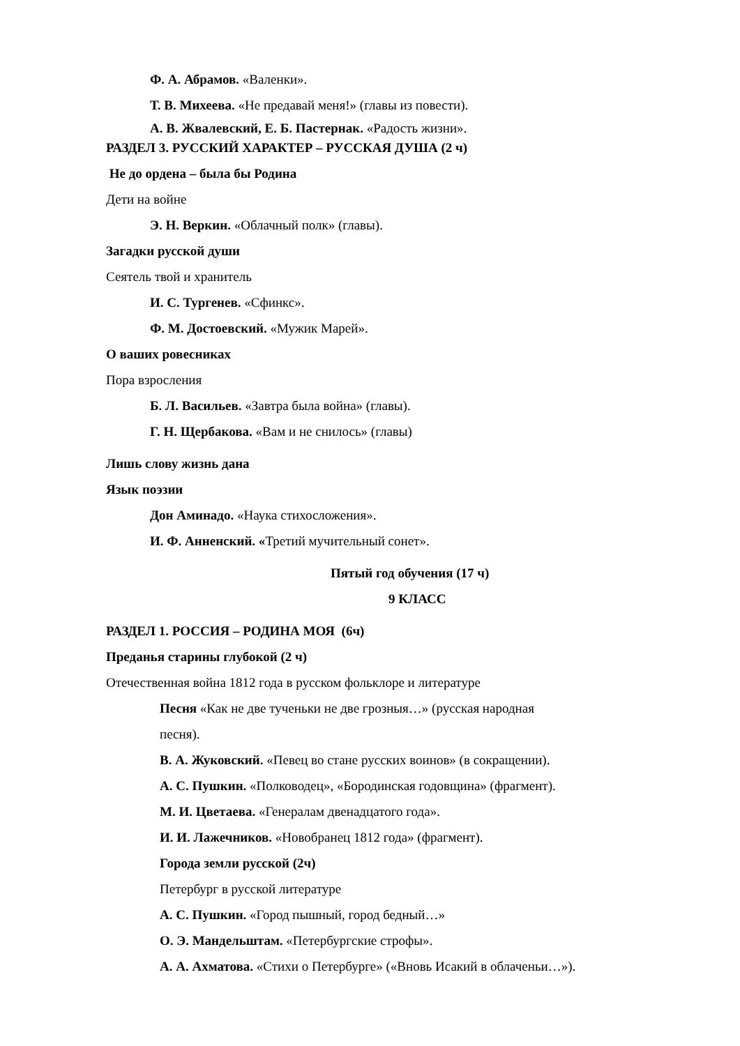Ф. А. Абрамов. «Валенки».
Т. В. Михеева. «Не предавай меня!» (главы из повести).
А. В. Жвалевский, Е. Б. Пастернак. «Радость жизни».
РАЗДЕЛ 3. РУССКИЙ ХАРАКТЕР – РУССКАЯ ДУША (2 ч)
Не до ордена – была бы Родина
Дети на войне
Э. Н. Веркин. «Облачный полк» (главы).
Загадки русской души
Сеятель твой и хранитель
И. С. Тургенев. «Сфинкс».
Ф. М. Достоевский. «Мужик Марей».
О ваших ровесниках
Пора взросления
Б. Л. Васильев. «Завтра была война» (главы).
Г. Н. Щербакова. «Вам и не снилось» (главы)
Лишь слову жизнь дана
Язык поэзии
Дон Аминадо. «Наука стихосложения».
И. Ф. Анненский. «Третий мучительный сонет».
Пятый год обучения (17 ч)
9 КЛАСС
РАЗДЕЛ 1. РОССИЯ – РОДИНА МОЯ (6ч)
Преданья старины глубокой (2 ч)
Отечественная война 1812 года в русском фольклоре и литературе
Песня «Как не две тученьки не две грозныя…» (русская народная
песня).
В. А. Жуковский. «Певец во стане русских воинов» (в сокращении).
А. С. Пушкин. «Полководец», «Бородинская годовщина» (фрагмент).
М. И. Цветаева. «Генералам двенадцатого года».
И. И. Лажечников. «Новобранец 1812 года» (фрагмент).
Города земли русской (2ч)
Петербург в русской литературе
А. С. Пушкин. «Город пышный, город бедный…»
О. Э. Мандельштам. «Петербургские строфы».
А. А. Ахматова. «Стихи о Петербурге» («Вновь Исакий в облаченьи…»).